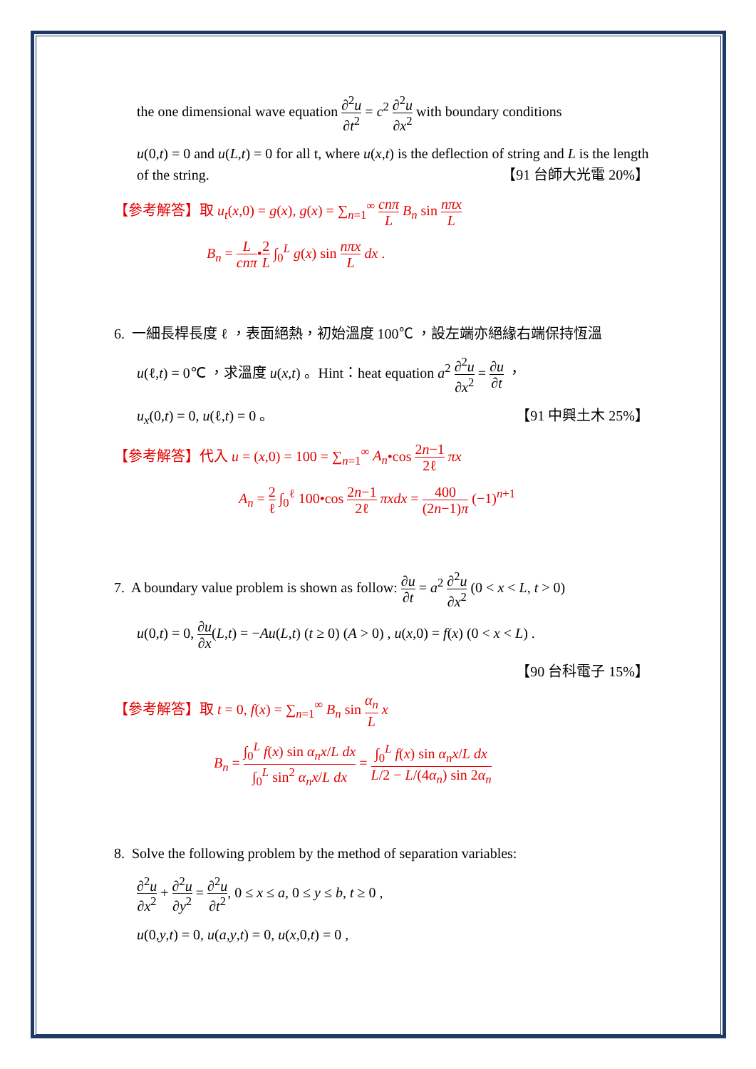the one dimensional wave equation ∂<sup>2</sup>u ∂t<sup>2</sup> = c<sup>2</sup> ∂<sup>2</sup>u ∂x<sup>2</sup> with boundary conditions
u(0,t) = 0 and u(L,t) = 0 for all t, where u(x,t) is the deflection of string and L is the length of the string. 【91 台師大光電 20%】
【參考解答】取 u<sub>t</sub>(x,0) = g(x), g(x) = ∑<sub>n=1</sub><sup>∞</sup> cnπ L B<sub>n</sub> sin nπx L
B<sub>n</sub> = L cnπ•2 L ∫<sub>0</sub><sup>L</sup> g(x) sin nπx L dx .
6. 一細長桿長度 ℓ ，表面絕熱，初始溫度 100℃ ，設左端亦絕緣右端保持恆溫
u(ℓ,t) = 0℃ ，求溫度 u(x,t) 。Hint：heat equation a<sup>2</sup> ∂<sup>2</sup>u ∂x<sup>2</sup> = ∂u ∂t ，
u<sub>x</sub>(0,t) = 0, u(ℓ,t) = 0 。 【91 中興土木 25%】
【參考解答】代入 u = (x,0) = 100 = ∑<sub>n=1</sub><sup>∞</sup> A<sub>n</sub>•cos 2n−1 2ℓ πx
A<sub>n</sub> = 2 ℓ ∫<sub>0</sub><sup>ℓ</sup> 100•cos 2n−1 2ℓ πxdx = 400 (2n−1)π (−1)<sup>n+1</sup>
7. A boundary value problem is shown as follow: ∂u ∂t = a<sup>2</sup> ∂<sup>2</sup>u ∂x<sup>2</sup> (0 < x < L, t > 0)
u(0,t) = 0, ∂u ∂x(L,t) = −Au(L,t) (t ≥ 0) (A > 0) , u(x,0) = f(x) (0 < x < L) .
【90 台科電子 15%】
【參考解答】取 t = 0, f(x) = ∑<sub>n=1</sub><sup>∞</sup> B<sub>n</sub> sin α<sub>n</sub> L x
B<sub>n</sub> = ∫<sub>0</sub><sup>L</sup> f(x) sin α<sub>n</sub>x/L dx ∫<sub>0</sub><sup>L</sup> sin<sup>2</sup> α<sub>n</sub>x/L dx = ∫<sub>0</sub><sup>L</sup> f(x) sin α<sub>n</sub>x/L dx L/2 − L/(4α<sub>n</sub>) sin 2α<sub>n</sub>
8. Solve the following problem by the method of separation variables:
∂<sup>2</sup>u ∂x<sup>2</sup> + ∂<sup>2</sup>u ∂y<sup>2</sup> = ∂<sup>2</sup>u ∂t<sup>2</sup>, 0 ≤ x ≤ a, 0 ≤ y ≤ b, t ≥ 0 ,
u(0,y,t) = 0, u(a,y,t) = 0, u(x,0,t) = 0 ,